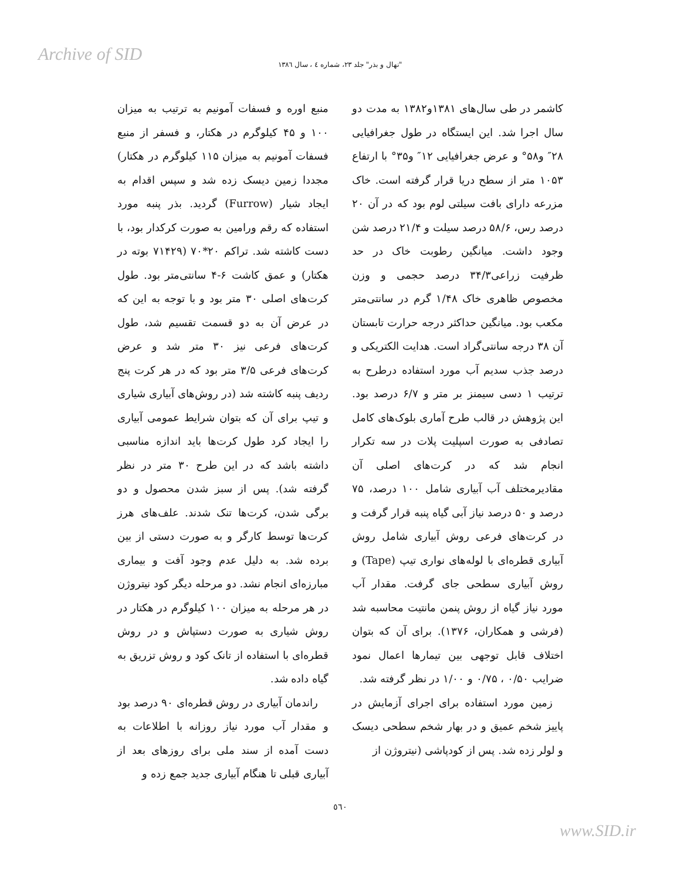Archive of SID
"نهال و بذر" جلد ۲۳، شماره ٤ ، سال ١٣٨٦
کاشمر در طی سال‌های ۱۳۸۱و۱۳۸۲ به مدت دو سال اجرا شد. این ایستگاه در طول جغرافیایی ۲۸″ و۵۸° و عرض جغرافیایی ۱۲″ و۳۵° با ارتفاع ۱۰۵۳ متر از سطح دریا قرار گرفته است. خاک مزرعه دارای بافت سیلتی لوم بود که در آن ۲۰ درصد رس، ۵۸/۶ درصد سیلت و ۲۱/۴ درصد شن وجود داشت. میانگین رطوبت خاک در حد ظرفیت زراعی۳۴/۳ درصد حجمی و وزن مخصوص ظاهری خاک ۱/۴۸ گرم در سانتی‌متر مکعب بود. میانگین حداکثر درجه حرارت تابستان آن ۳۸ درجه سانتی‌گراد است. هدایت الکتریکی و درصد جذب سدیم آب مورد استفاده درطرح به ترتیب ۱ دسی سیمنز بر متر و ۶/۷ درصد بود. این پژوهش در قالب طرح آماری بلوک‌های کامل تصادفی به صورت اسپلیت پلات در سه تکرار انجام شد که در کرت‌های اصلی آن مقادیرمختلف آب آبیاری شامل ۱۰۰ درصد، ۷۵ درصد و ۵۰ درصد نیاز آبی گیاه پنبه قرار گرفت و در کرت‌های فرعی روش آبیاری شامل روش آبیاری قطره‌ای با لوله‌های نواری تیپ (Tape) و روش آبیاری سطحی جای گرفت. مقدار آب مورد نیاز گیاه از روش پنمن مانتیت محاسبه شد (فرشی و همکاران، ۱۳۷۶). برای آن که بتوان اختلاف قابل توجهی بین تیمارها اعمال نمود ضرایب ۰/۵۰ ، ۰/۷۵ و ۱/۰۰ در نظر گرفته شد.
زمین مورد استفاده برای اجرای آزمایش در پاییز شخم عمیق و در بهار شخم سطحی دیسک و لولر زده شد. پس از کودپاشی (نیتروژن از
منبع اوره و فسفات آمونیم به ترتیب به میزان ۱۰۰ و ۴۵ کیلوگرم در هکتار، و فسفر از منبع فسفات آمونیم به میزان ۱۱۵ کیلوگرم در هکتار) مجددا زمین دیسک زده شد و سپس اقدام به ایجاد شیار (Furrow) گردید. بذر پنبه مورد استفاده که رقم ورامین به صورت کرکدار بود، با دست کاشته شد. تراکم ۲۰*۷۰ (۷۱۴۲۹ بوته در هکتار) و عمق کاشت ۶-۴ سانتی‌متر بود. طول کرت‌های اصلی ۳۰ متر بود و با توجه به این که در عرض آن به دو قسمت تقسیم شد، طول کرت‌های فرعی نیز ۳۰ متر شد و عرض کرت‌های فرعی ۳/۵ متر بود که در هر کرت پنج ردیف پنبه کاشته شد (در روش‌های آبیاری شیاری و تیپ برای آن که بتوان شرایط عمومی آبیاری را ایجاد کرد طول کرت‌ها باید اندازه مناسبی داشته باشد که در این طرح ۳۰ متر در نظر گرفته شد). پس از سبز شدن محصول و دو برگی شدن، کرت‌ها تنک شدند. علف‌های هرز کرت‌ها توسط کارگر و به صورت دستی از بین برده شد. به دلیل عدم وجود آفت و بیماری مبارزه‌ای انجام نشد. دو مرحله دیگر کود نیتروژن در هر مرحله به میزان ۱۰۰ کیلوگرم در هکتار در روش شیاری به صورت دستپاش و در روش قطره‌ای با استفاده از تانک کود و روش تزریق به گیاه داده شد.
راندمان آبیاری در روش قطره‌ای ۹۰ درصد بود و مقدار آب مورد نیاز روزانه با اطلاعات به دست آمده از سند ملی برای روزهای بعد از آبیاری قبلی تا هنگام آبیاری جدید جمع زده و
٥٦٠
www.SID.ir